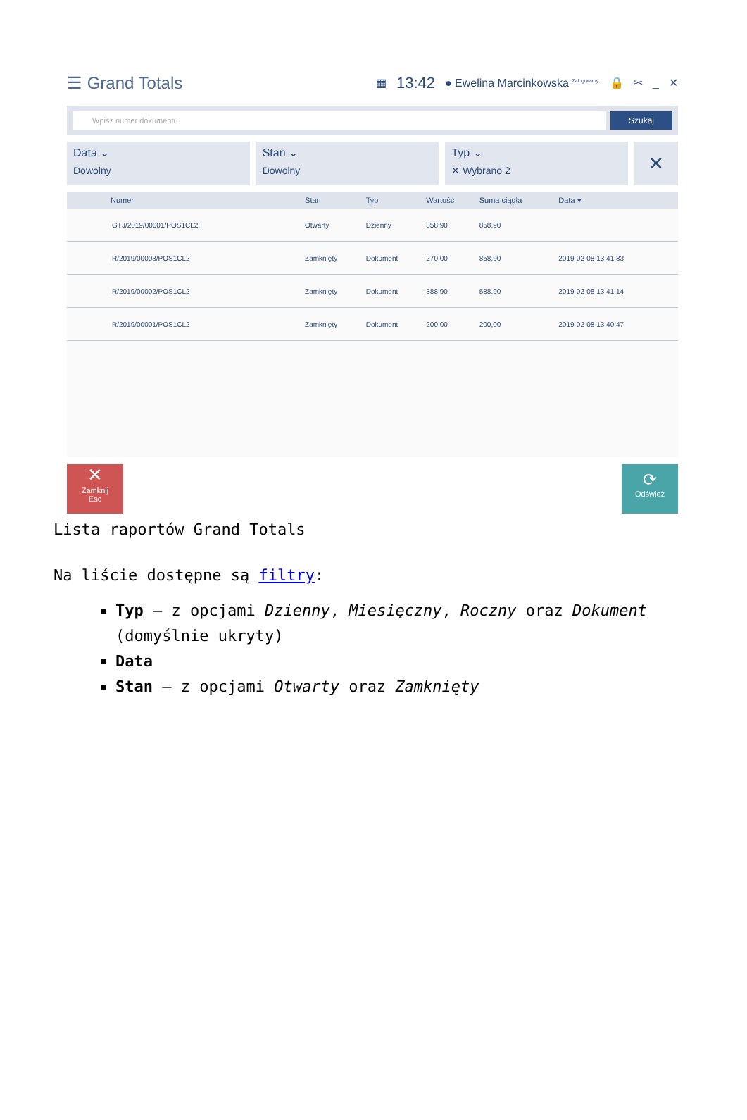☰ Grand Totals
▦ 13:42 ● Ewelina Marcinkowska <sup>Zalogowany:</sup> 🔒 ✂ _ ✕
Wpisz numer dokumentu
Szukaj
Data ⌄
Dowolny
Stan ⌄
Dowolny
Typ ⌄
✕ Wybrano 2
✕
| Numer | Stan | Typ | Wartość | Suma ciągła | Data ▾ |
| --- | --- | --- | --- | --- | --- |
| GTJ/2019/00001/POS1CL2 | Otwarty | Dzienny | 858,90 | 858,90 | |
| R/2019/00003/POS1CL2 | Zamknięty | Dokument | 270,00 | 858,90 | 2019-02-08 13:41:33 |
| R/2019/00002/POS1CL2 | Zamknięty | Dokument | 388,90 | 588,90 | 2019-02-08 13:41:14 |
| R/2019/00001/POS1CL2 | Zamknięty | Dokument | 200,00 | 200,00 | 2019-02-08 13:40:47 |
✕
Zamknij
Esc
⟳
Odśwież
Lista raportów Grand Totals
Na liście dostępne są filtry:
Typ – z opcjami Dzienny, Miesięczny, Roczny oraz Dokument (domyślnie ukryty)
Data
Stan – z opcjami Otwarty oraz Zamknięty